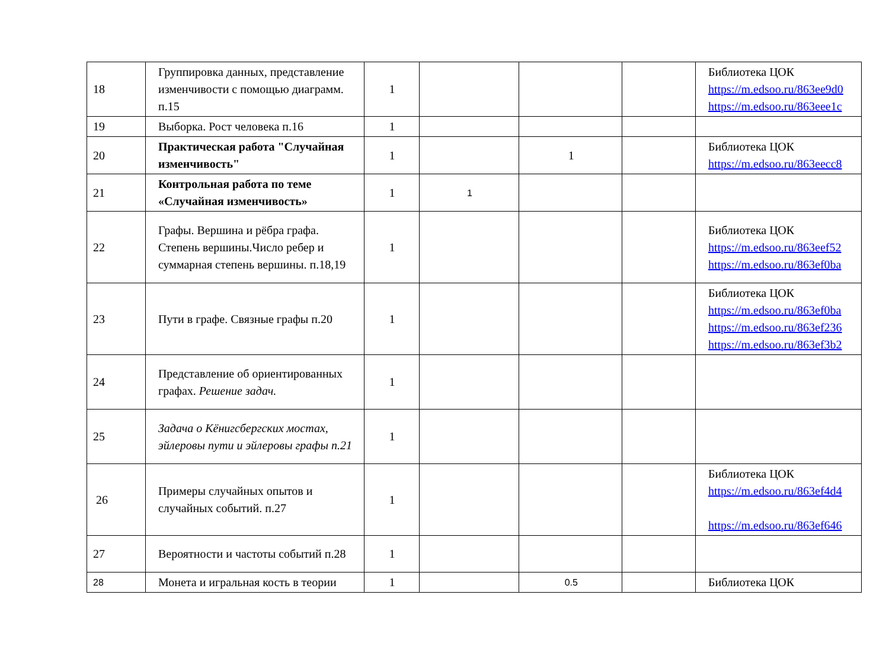| 18 | Группировка данных, представление изменчивости с помощью диаграмм. п.15 | 1 | | | | Библиотека ЦОК https://m.edsoo.ru/863ee9d0 https://m.edsoo.ru/863eee1c |
| 19 | Выборка. Рост человека п.16 | 1 | | | | |
| 20 | Практическая работа "Случайная изменчивость" | 1 | | 1 | | Библиотека ЦОК https://m.edsoo.ru/863eecc8 |
| 21 | Контрольная работа по теме «Случайная изменчивость» | 1 | 1 | | | |
| 22 | Графы. Вершина и рёбра графа. Степень вершины.Число ребер и суммарная степень вершины. п.18,19 | 1 | | | | Библиотека ЦОК https://m.edsoo.ru/863eef52 https://m.edsoo.ru/863ef0ba |
| 23 | Пути в графе. Связные графы п.20 | 1 | | | | Библиотека ЦОК https://m.edsoo.ru/863ef0ba https://m.edsoo.ru/863ef236 https://m.edsoo.ru/863ef3b2 |
| 24 | Представление об ориентированных графах. Решение задач. | 1 | | | | |
| 25 | Задача о Кёнигсбергских мостах, эйлеровы пути и эйлеровы графы п.21 | 1 | | | | |
| 26 | Примеры случайных опытов и случайных событий. п.27 | 1 | | | | Библиотека ЦОК https://m.edsoo.ru/863ef4d4 https://m.edsoo.ru/863ef646 |
| 27 | Вероятности и частоты событий п.28 | 1 | | | | |
| 28 | Монета и игральная кость в теории | 1 | | 0.5 | | Библиотека ЦОК |